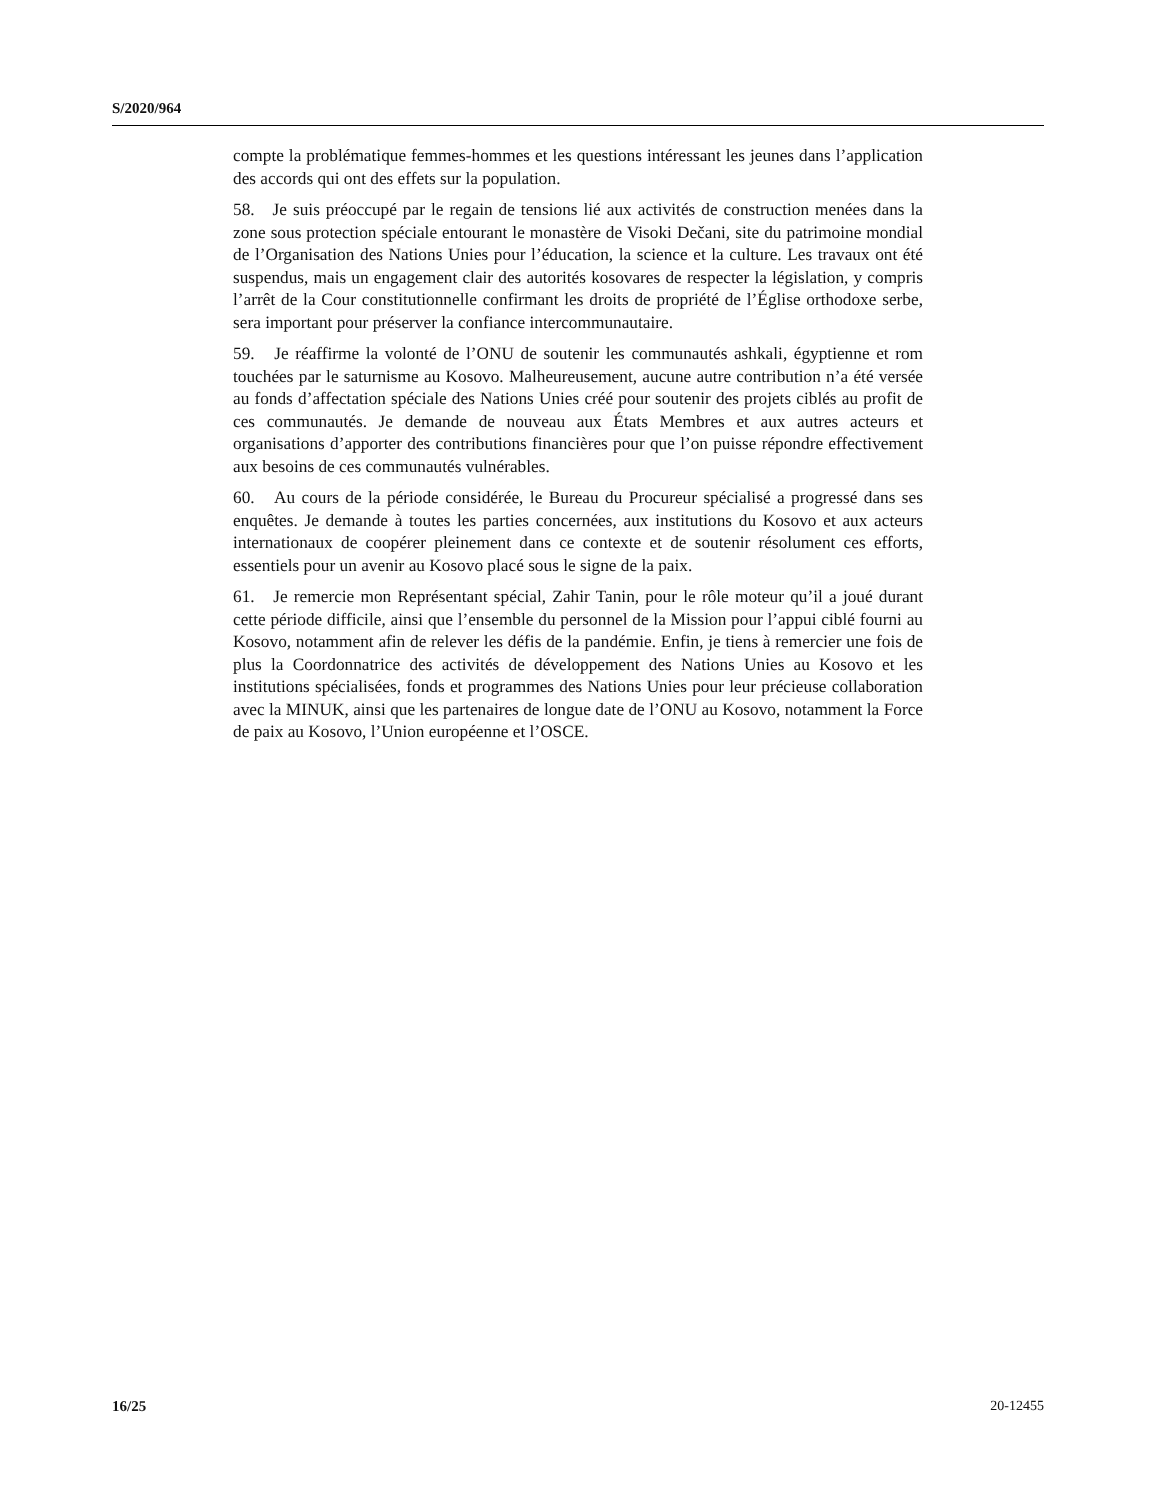S/2020/964
compte la problématique femmes-hommes et les questions intéressant les jeunes dans l’application des accords qui ont des effets sur la population.
58. Je suis préoccupé par le regain de tensions lié aux activités de construction menées dans la zone sous protection spéciale entourant le monastère de Visoki Dečani, site du patrimoine mondial de l’Organisation des Nations Unies pour l’éducation, la science et la culture. Les travaux ont été suspendus, mais un engagement clair des autorités kosovares de respecter la législation, y compris l’arrêt de la Cour constitutionnelle confirmant les droits de propriété de l’Église orthodoxe serbe, sera important pour préserver la confiance intercommunautaire.
59. Je réaffirme la volonté de l’ONU de soutenir les communautés ashkali, égyptienne et rom touchées par le saturnisme au Kosovo. Malheureusement, aucune autre contribution n’a été versée au fonds d’affectation spéciale des Nations Unies créé pour soutenir des projets ciblés au profit de ces communautés. Je demande de nouveau aux États Membres et aux autres acteurs et organisations d’apporter des contributions financières pour que l’on puisse répondre effectivement aux besoins de ces communautés vulnérables.
60. Au cours de la période considérée, le Bureau du Procureur spécialisé a progressé dans ses enquêtes. Je demande à toutes les parties concernées, aux institutions du Kosovo et aux acteurs internationaux de coopérer pleinement dans ce contexte et de soutenir résolument ces efforts, essentiels pour un avenir au Kosovo placé sous le signe de la paix.
61. Je remercie mon Représentant spécial, Zahir Tanin, pour le rôle moteur qu’il a joué durant cette période difficile, ainsi que l’ensemble du personnel de la Mission pour l’appui ciblé fourni au Kosovo, notamment afin de relever les défis de la pandémie. Enfin, je tiens à remercier une fois de plus la Coordonnatrice des activités de développement des Nations Unies au Kosovo et les institutions spécialisées, fonds et programmes des Nations Unies pour leur précieuse collaboration avec la MINUK, ainsi que les partenaires de longue date de l’ONU au Kosovo, notamment la Force de paix au Kosovo, l’Union européenne et l’OSCE.
16/25 20-12455